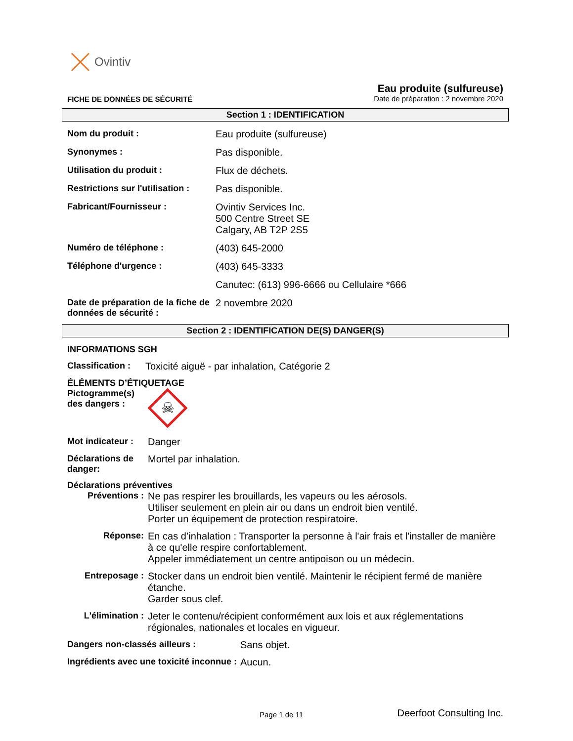Ovintiv
FICHE DE DONNÉES DE SÉCURITÉ
Eau produite (sulfureuse)
Date de préparation : 2 novembre 2020
Section 1 : IDENTIFICATION
Nom du produit : Eau produite (sulfureuse)
Synonymes : Pas disponible.
Utilisation du produit : Flux de déchets.
Restrictions sur l'utilisation :
Pas disponible.
Fabricant/Fournisseur : Ovintiv Services Inc.
500 Centre Street SE
Calgary, AB T2P 2S5
Numéro de téléphone : (403) 645-2000
Téléphone d'urgence : (403) 645-3333
Canutec: (613) 996-6666 ou Cellulaire *666
Date de préparation de la fiche de données de sécurité :
2 novembre 2020
Section 2 : IDENTIFICATION DE(S) DANGER(S)
INFORMATIONS SGH
Classification :
Toxicité aiguë - par inhalation, Catégorie 2
ÉLÉMENTS D’ÉTIQUETAGE
Pictogramme(s) des dangers :
☠
Mot indicateur :
Danger
Déclarations de danger:
Mortel par inhalation.
Déclarations préventives
Préventions : Ne pas respirer les brouillards, les vapeurs ou les aérosols.
Utiliser seulement en plein air ou dans un endroit bien ventilé.
Porter un équipement de protection respiratoire.
Réponse: En cas d’inhalation : Transporter la personne à l'air frais et l'installer de manière à ce qu'elle respire confortablement.
Appeler immédiatement un centre antipoison ou un médecin.
Entreposage : Stocker dans un endroit bien ventilé. Maintenir le récipient fermé de manière étanche.
Garder sous clef.
L'élimination :
Jeter le contenu/récipient conformément aux lois et aux réglementations régionales, nationales et locales en vigueur.
Dangers non-classés ailleurs : Sans objet.
Ingrédients avec une toxicité inconnue :
Aucun.
Page 1 de 11 Deerfoot Consulting Inc.